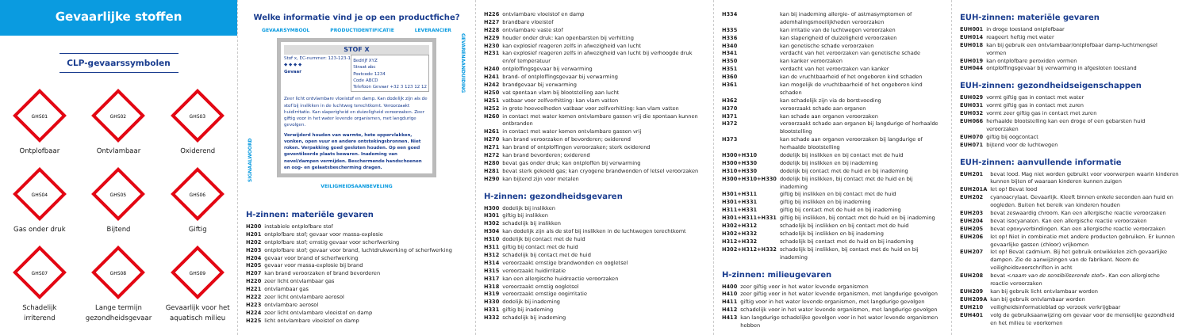Gevaarlijke stoffen
CLP-gevaarssymbolen
GHS01
Ontplofbaar
GHS02
Ontvlambaar
GHS03
Oxiderend
GHS04
Gas onder druk
GHS05
Bijtend
GHS06
Giftig
GHS07
Schadelijk
irriterend
GHS08
Lange termijn
gezondheidsgevaar
GHS09
Gevaarlijk voor het
aquatisch milieu
Welke informatie vind je op een productfiche?
GEVAARSYMBOOL PRODUCTIDENTIFICATIE LEVERANCIER
SIGNAALWOORD
STOF X
Stof x, EC-nummer: 123-123-1
◆ ◆ ◆ ◆
Gevaar
Bedrijf XYZ
Straat abc
Postcode 1234
Code ABCD
Telefoon Gevaar +32 3 123 12 12
Zeer licht ontvlambare vloeistof en damp. Kan dodelijk zijn als de stof bij inslikken in de luchtweg terechtkomt. Veroorzaakt huidirritatie. Kan slaperigheid en duizeligheid veroorzaken. Zeer giftig voor in het water levende organismen, met langdurige gevolgen.
Verwijderd houden van warmte, hete oppervlakken, vonken, open vuur en andere ontstekingsbronnen. Niet roken. Verpakking goed gesloten houden. Op een goed geventileerde plaats bewaren. Inademing van nevel/dampen vermijden. Beschermende handschoenen en oog- en gelaatsbescherming dragen.
GEVARENAANDUIDING
VEILIGHEIDSAANBEVELING
H-zinnen: materiële gevaren
| H200 | instabiele ontplofbare stof |
| H201 | ontplofbare stof; gevaar voor massa-explosie |
| H202 | ontplofbare stof; ernstig gevaar voor scherfwerking |
| H203 | ontplofbare stof; gevaar voor brand, luchtdrukwerking of scherfwerking |
| H204 | gevaar voor brand of scherfwerking |
| H205 | gevaar voor massa-explosie bij brand |
| H207 | kan brand veroorzaken of brand bevorderen |
| H220 | zeer licht ontvlambaar gas |
| H221 | ontvlambaar gas |
| H222 | zeer licht ontvlambare aerosol |
| H223 | ontvlambare aerosol |
| H224 | zeer licht ontvlambare vloeistof en damp |
| H225 | licht ontvlambare vloeistof en damp |
| H226 | ontvlambare vloeistof en damp |
| H227 | brandbare vloeistof |
| H228 | ontvlambare vaste stof |
| H229 | houder onder druk: kan openbarsten bij verhitting |
| H230 | kan explosief reageren zelfs in afwezigheid van lucht |
| H231 | kan explosief reageren zelfs in afwezigheid van lucht bij verhoogde druk en/of temperatuur |
| H240 | ontploffingsgevaar bij verwarming |
| H241 | brand- of ontploffingsgevaar bij verwarming |
| H242 | brandgevaar bij verwarming |
| H250 | vat spontaan vlam bij blootstelling aan lucht |
| H251 | vatbaar voor zelfverhitting: kan vlam vatten |
| H252 | in grote hoeveelheden vatbaar voor zelfverhitting: kan vlam vatten |
| H260 | in contact met water komen ontvlambare gassen vrij die spontaan kunnen ontbranden |
| H261 | in contact met water komen ontvlambare gassen vrij |
| H270 | kan brand veroorzaken of bevorderen; oxiderend |
| H271 | kan brand of ontploffingen veroorzaken; sterk oxiderend |
| H272 | kan brand bevorderen; oxiderend |
| H280 | bevat gas onder druk; kan ontploffen bij verwarming |
| H281 | bevat sterk gekoeld gas; kan cryogene brandwonden of letsel veroorzaken |
| H290 | kan bijtend zijn voor metalen |
H-zinnen: gezondheidsgevaren
| H300 | dodelijk bij inslikken |
| H301 | giftig bij inslikken |
| H302 | schadelijk bij inslikken |
| H304 | kan dodelijk zijn als de stof bij inslikken in de luchtwegen terechtkomt |
| H310 | dodelijk bij contact met de huid |
| H311 | giftig bij contact met de huid |
| H312 | schadelijk bij contact met de huid |
| H314 | veroorzaakt ernstige brandwonden en oogletsel |
| H315 | veroorzaakt huidirritatie |
| H317 | kan een allergische huidreactie veroorzaken |
| H318 | veroorzaakt ernstig oogletsel |
| H319 | veroorzaakt ernstige oogirritatie |
| H330 | dodelijk bij inademing |
| H331 | giftig bij inademing |
| H332 | schadelijk bij inademing |
| H334 | kan bij inademing allergie- of astmasymptomen of ademhalingsmoeilijkheden veroorzaken |
| H335 | kan irritatie van de luchtwegen veroorzaken |
| H336 | kan slaperigheid of duizeligheid veroorzaken |
| H340 | kan genetische schade veroorzaken |
| H341 | verdacht van het veroorzaken van genetische schade |
| H350 | kan kanker veroorzaken |
| H351 | verdacht van het veroorzaken van kanker |
| H360 | kan de vruchtbaarheid of het ongeboren kind schaden |
| H361 | kan mogelijk de vruchtbaarheid of het ongeboren kind schaden |
| H362 | kan schadelijk zijn via de borstvoeding |
| H370 | veroorzaakt schade aan organen |
| H371 | kan schade aan organen veroorzaken |
| H372 | veroorzaakt schade aan organen bij langdurige of herhaalde blootstelling |
| H373 | kan schade aan organen veroorzaken bij langdurige of herhaalde blootstelling |
| H300+H310 | dodelijk bij inslikken en bij contact met de huid |
| H300+H330 | dodelijk bij inslikken en bij inademing |
| H310+H330 | dodelijk bij contact met de huid en bij inademing |
| H300+H310+H330 | dodelijk bij inslikken, bij contact met de huid en bij inademing |
| H301+H311 | giftig bij inslikken en bij contact met de huid |
| H301+H331 | giftig bij inslikken en bij inademing |
| H311+H331 | giftig bij contact met de huid en bij inademing |
| H301+H311+H331 | giftig bij inslikken, bij contact met de huid en bij inademing |
| H302+H312 | schadelijk bij inslikken en bij contact met de huid |
| H302+H332 | schadelijk bij inslikken en bij inademing |
| H312+H332 | schadelijk bij contact met de huid en bij inademing |
| H302+H312+H332 | schadelijk bij inslikken, bij contact met de huid en bij inademing |
H-zinnen: milieugevaren
| H400 | zeer giftig voor in het water levende organismen |
| H410 | zeer giftig voor in het water levende organismen, met langdurige gevolgen |
| H411 | giftig voor in het water levende organismen, met langdurige gevolgen |
| H412 | schadelijk voor in het water levende organismen, met langdurige gevolgen |
| H413 | kan langdurige schadelijke gevolgen voor in het water levende organismen hebben |
EUH-zinnen: materiële gevaren
| EUH001 | in droge toestand ontplofbaar |
| EUH014 | reageert heftig met water |
| EUH018 | kan bij gebruik een ontvlambaar/ontplofbaar damp-luchtmengsel vormen |
| EUH019 | kan ontplofbare peroxiden vormen |
| EUH044 | ontploffingsgevaar bij verwarming in afgesloten toestand |
EUH-zinnen: gezondheidseigenschappen
| EUH029 | vormt giftig gas in contact met water |
| EUH031 | vormt giftig gas in contact met zuren |
| EUH032 | vormt zeer giftig gas in contact met zuren |
| EUH066 | herhaalde blootstelling kan een droge of een gebarsten huid veroorzaken |
| EUH070 | giftig bij oogcontact |
| EUH071 | bijtend voor de luchtwegen |
EUH-zinnen: aanvullende informatie
| EUH201 | bevat lood. Mag niet worden gebruikt voor voorwerpen waarin kinderen kunnen bijten of waaraan kinderen kunnen zuigen |
| EUH201A | let op! Bevat lood |
| EUH202 | cyanoacrylaat. Gevaarlijk. Kleeft binnen enkele seconden aan huid en oogleden. Buiten het bereik van kinderen houden |
| EUH203 | bevat zeswaardig chroom. Kan een allergische reactie veroorzaken |
| EUH204 | bevat isocyanaten. Kan een allergische reactie veroorzaken |
| EUH205 | bevat epoxyverbindingen. Kan een allergische reactie veroorzaken |
| EUH206 | let op! Niet in combinatie met andere producten gebruiken. Er kunnen gevaarlijke gassen (chloor) vrijkomen |
| EUH207 | let op! Bevat cadmium. Bij het gebruik ontwikkelen zich gevaarlijke dampen. Zie de aanwijzingen van de fabrikant. Neem de veiligheidsvoorschriften in acht |
| EUH208 | bevat < naam van de sensibiliserende stof >. Kan een allergische reactie veroorzaken |
| EUH209 | kan bij gebruik licht ontvlambaar worden |
| EUH209A | kan bij gebruik ontvlambaar worden |
| EUH210 | veiligheidsinformatieblad op verzoek verkrijgbaar |
| EUH401 | volg de gebruiksaanwijzing om gevaar voor de menselijke gezondheid en het milieu te voorkomen |